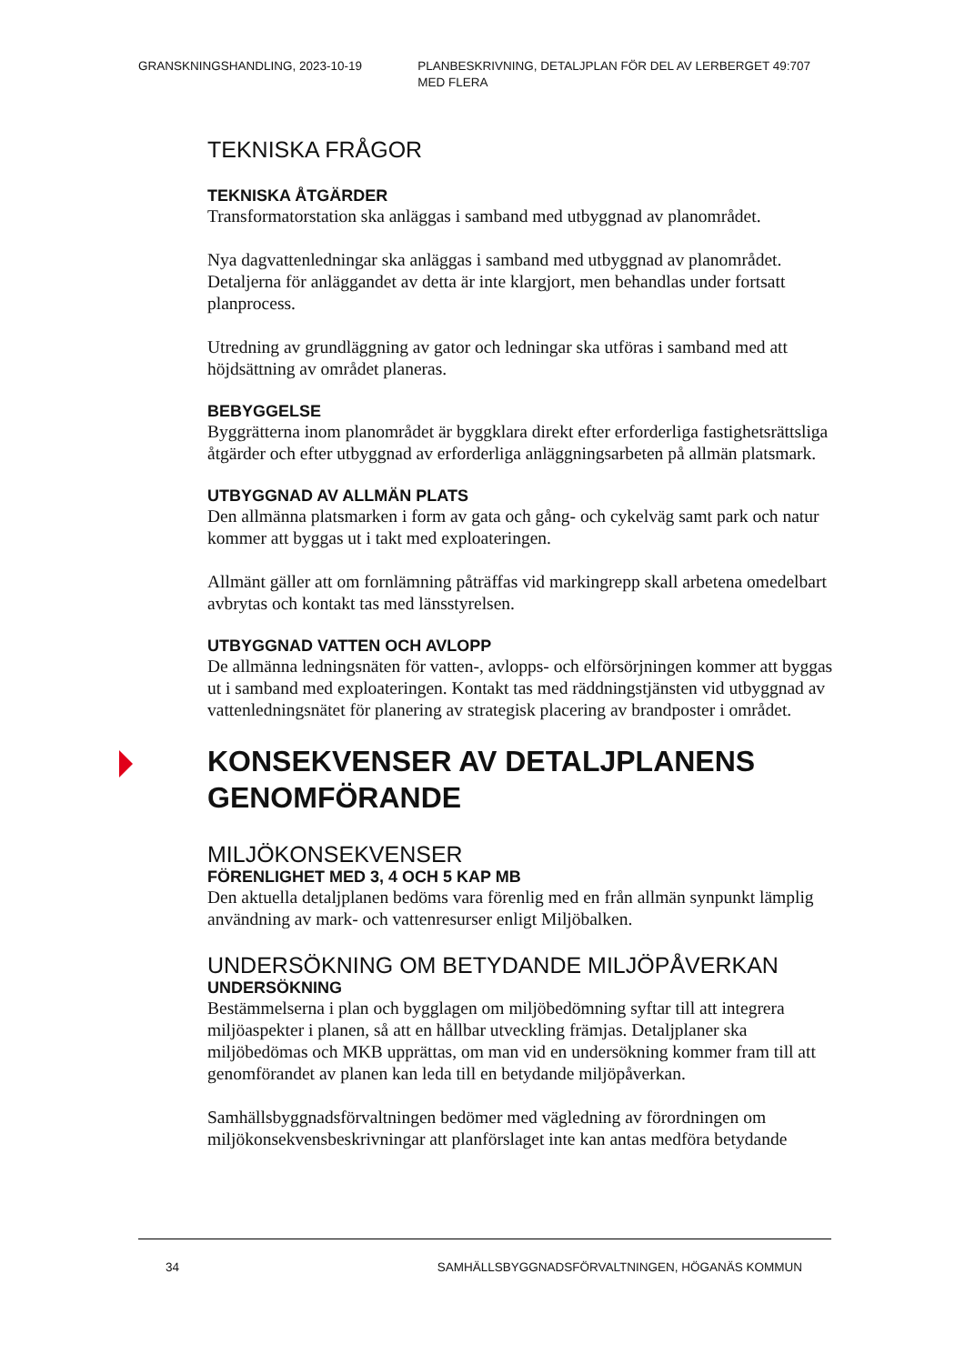GRANSKNINGSHANDLING, 2023-10-19 PLANBESKRIVNING, DETALJPLAN FÖR DEL AV LERBERGET 49:707 MED FLERA
TEKNISKA FRÅGOR
TEKNISKA ÅTGÄRDER
Transformatorstation ska anläggas i samband med utbyggnad av planområdet.
Nya dagvattenledningar ska anläggas i samband med utbyggnad av planområdet. Detaljerna för anläggandet av detta är inte klargjort, men behandlas under fortsatt planprocess.
Utredning av grundläggning av gator och ledningar ska utföras i samband med att höjdsättning av området planeras.
BEBYGGELSE
Byggrätterna inom planområdet är byggklara direkt efter erforderliga fastighetsrättsliga åtgärder och efter utbyggnad av erforderliga anläggningsarbeten på allmän platsmark.
UTBYGGNAD AV ALLMÄN PLATS
Den allmänna platsmarken i form av gata och gång- och cykelväg samt park och natur kommer att byggas ut i takt med exploateringen.
Allmänt gäller att om fornlämning påträffas vid markingrepp skall arbetena omedelbart avbrytas och kontakt tas med länsstyrelsen.
UTBYGGNAD VATTEN OCH AVLOPP
De allmänna ledningsnäten för vatten-, avlopps- och elförsörjningen kommer att byggas ut i samband med exploateringen. Kontakt tas med räddningstjänsten vid utbyggnad av vattenledningsnätet för planering av strategisk placering av brandposter i området.
KONSEKVENSER AV DETALJPLANENS GENOMFÖRANDE
MILJÖKONSEKVENSER
FÖRENLIGHET MED 3, 4 OCH 5 KAP MB
Den aktuella detaljplanen bedöms vara förenlig med en från allmän synpunkt lämplig användning av mark- och vattenresurser enligt Miljöbalken.
UNDERSÖKNING OM BETYDANDE MILJÖPÅVERKAN
UNDERSÖKNING
Bestämmelserna i plan och bygglagen om miljöbedömning syftar till att integrera miljöaspekter i planen, så att en hållbar utveckling främjas. Detaljplaner ska miljöbedömas och MKB upprättas, om man vid en undersökning kommer fram till att genomförandet av planen kan leda till en betydande miljöpåverkan.
Samhällsbyggnadsförvaltningen bedömer med vägledning av förordningen om miljökonsekvensbeskrivningar att planförslaget inte kan antas medföra betydande
34 SAMHÄLLSBYGGNADSFÖRVALTNINGEN, HÖGANÄS KOMMUN